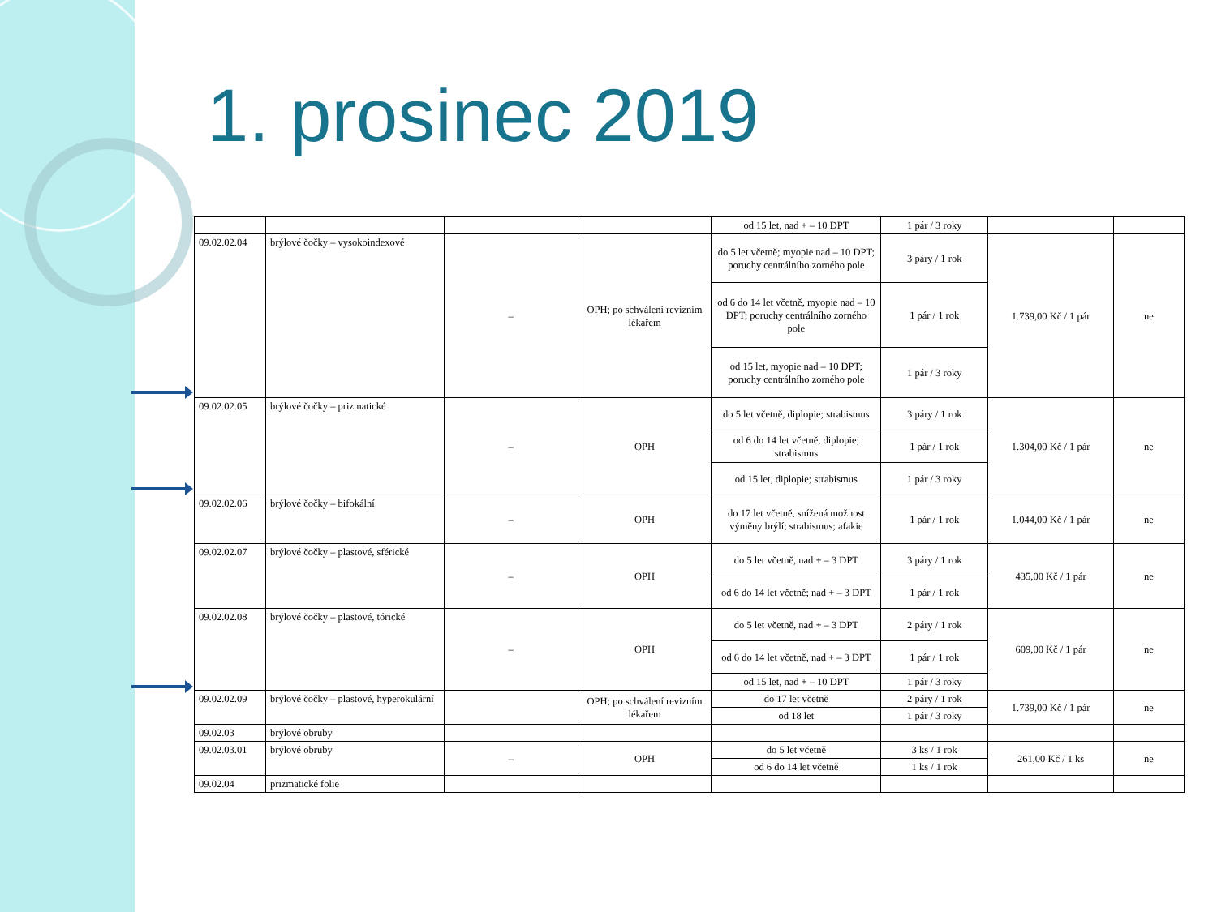1. prosinec 2019
| | | | | od 15 let, nad + – 10 DPT | 1 pár / 3 roky | | |
| 09.02.02.04 | brýlové čočky – vysokoindexové | – | OPH; po schválení revizním lékařem | do 5 let včetně; myopie nad – 10 DPT; poruchy centrálního zorného pole | 3 páry / 1 rok | 1.739,00 Kč / 1 pár | ne |
| | | | | od 6 do 14 let včetně, myopie nad – 10 DPT; poruchy centrálního zorného pole | 1 pár / 1 rok | | |
| | | | | od 15 let, myopie nad – 10 DPT; poruchy centrálního zorného pole | 1 pár / 3 roky | | |
| 09.02.02.05 | brýlové čočky – prizmatické | – | OPH | do 5 let včetně, diplopie; strabismus | 3 páry / 1 rok | 1.304,00 Kč / 1 pár | ne |
| | | | | od 6 do 14 let včetně, diplopie; strabismus | 1 pár / 1 rok | | |
| | | | | od 15 let, diplopie; strabismus | 1 pár / 3 roky | | |
| 09.02.02.06 | brýlové čočky – bifokální | – | OPH | do 17 let včetně, snížená možnost výměny brýlí; strabismus; afakie | 1 pár / 1 rok | 1.044,00 Kč / 1 pár | ne |
| 09.02.02.07 | brýlové čočky – plastové, sférické | – | OPH | do 5 let včetně, nad + – 3 DPT | 3 páry / 1 rok | 435,00 Kč / 1 pár | ne |
| | | | | od 6 do 14 let včetně; nad + – 3 DPT | 1 pár / 1 rok | | |
| 09.02.02.08 | brýlové čočky – plastové, tórické | – | OPH | do 5 let včetně, nad + – 3 DPT | 2 páry / 1 rok | 609,00 Kč / 1 pár | ne |
| | | | | od 6 do 14 let včetně, nad + – 3 DPT | 1 pár / 1 rok | | |
| | | | | od 15 let, nad + – 10 DPT | 1 pár / 3 roky | | |
| 09.02.02.09 | brýlové čočky – plastové, hyperokulární | | OPH; po schválení revizním lékařem | do 17 let včetně | 2 páry / 1 rok | 1.739,00 Kč / 1 pár | ne |
| | | | | od 18 let | 1 pár / 3 roky | | |
| 09.02.03 | brýlové obruby | | | | | | |
| 09.02.03.01 | brýlové obruby | – | OPH | do 5 let včetně | 3 ks / 1 rok | 261,00 Kč / 1 ks | ne |
| | | | | od 6 do 14 let včetně | 1 ks / 1 rok | | |
| 09.02.04 | prizmatické folie | | | | | | |